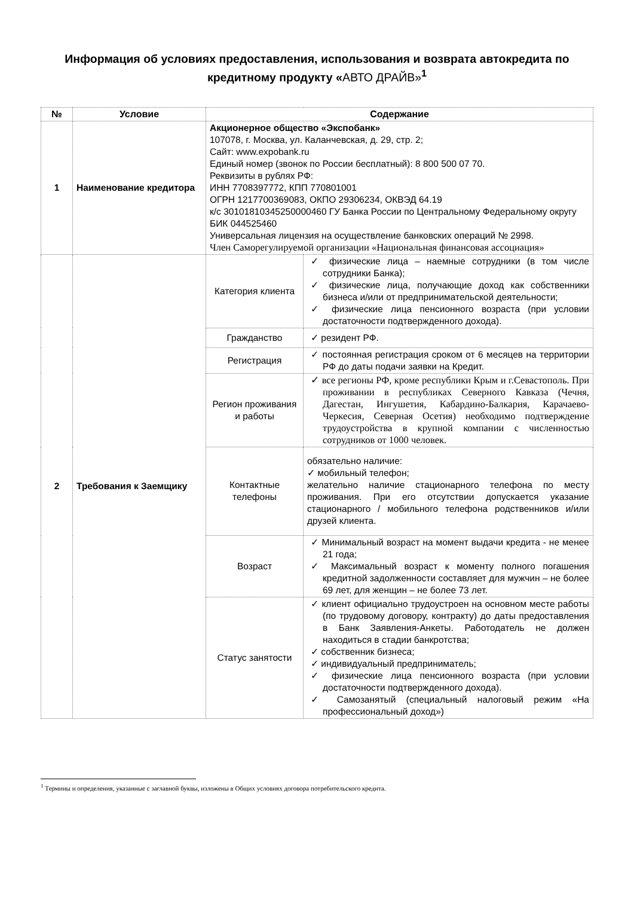Информация об условиях предоставления, использования и возврата автокредита по кредитному продукту «АВТО ДРАЙВ»<sup>1</sup>
| № | Условие | Содержание | |
| --- | --- | --- | --- |
| 1 | Наименование кредитора | Акционерное общество «Экспобанк» 107078, г. Москва, ул. Каланчевская, д. 29, стр. 2; Сайт: www.expobank.ru Единый номер (звонок по России бесплатный): 8 800 500 07 70. Реквизиты в рублях РФ: ИНН 7708397772, КПП 770801001 ОГРН 1217700369083, ОКПО 29306234, ОКВЭД 64.19 к/с 30101810345250000460 ГУ Банка России по Центральному Федеральному округу БИК 044525460 Универсальная лицензия на осуществление банковских операций № 2998. Член Саморегулируемой организации «Национальная финансовая ассоциация» | |
| 2 | Требования к Заемщику | Категория клиента | ✓ физические лица – наемные сотрудники (в том числе сотрудники Банка); ✓ физические лица, получающие доход как собственники бизнеса и/или от предпринимательской деятельности; ✓ физические лица пенсионного возраста (при условии достаточности подтвержденного дохода). |
| | | Гражданство | ✓ резидент РФ. |
| | | Регистрация | ✓ постоянная регистрация сроком от 6 месяцев на территории РФ до даты подачи заявки на Кредит. |
| | | Регион проживания и работы | ✓ все регионы РФ, кроме республики Крым и г.Севастополь. При проживании в республиках Северного Кавказа (Чечня, Дагестан, Ингушетия, Кабардино-Балкария, Карачаево-Черкесия, Северная Осетия) необходимо подтверждение трудоустройства в крупной компании с численностью сотрудников от 1000 человек. |
| | | Контактные телефоны | обязательно наличие: ✓ мобильный телефон; желательно наличие стационарного телефона по месту проживания. При его отсутствии допускается указание стационарного / мобильного телефона родственников и/или друзей клиента. |
| | | Возраст | ✓ Минимальный возраст на момент выдачи кредита - не менее 21 года; ✓ Максимальный возраст к моменту полного погашения кредитной задолженности составляет для мужчин – не более 69 лет, для женщин – не более 73 лет. |
| | | Статус занятости | ✓ клиент официально трудоустроен на основном месте работы (по трудовому договору, контракту) до даты предоставления в Банк Заявления-Анкеты. Работодатель не должен находиться в стадии банкротства; ✓ собственник бизнеса; ✓ индивидуальный предприниматель; ✓ физические лица пенсионного возраста (при условии достаточности подтвержденного дохода). ✓ Самозанятый (специальный налоговый режим «На профессиональный доход») |
<sup>1</sup> Термины и определения, указанные с заглавной буквы, изложены в Общих условиях договора потребительского кредита.